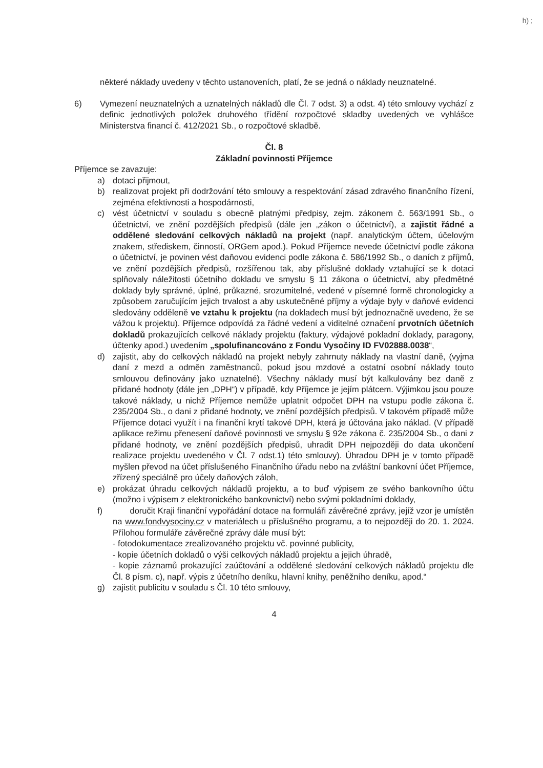h) ;
některé náklady uvedeny v těchto ustanoveních, platí, že se jedná o náklady neuznatelné.
6) Vymezení neuznatelných a uznatelných nákladů dle Čl. 7 odst. 3) a odst. 4) této smlouvy vychází z definic jednotlivých položek druhového třídění rozpočtové skladby uvedených ve vyhlášce Ministerstva financí č. 412/2021 Sb., o rozpočtové skladbě.
Čl. 8
Základní povinnosti Příjemce
Příjemce se zavazuje:
a) dotaci přijmout,
b) realizovat projekt při dodržování této smlouvy a respektování zásad zdravého finančního řízení, zejména efektivnosti a hospodárnosti,
c) vést účetnictví v souladu s obecně platnými předpisy, zejm. zákonem č. 563/1991 Sb., o účetnictví, ve znění pozdějších předpisů (dále jen „zákon o účetnictví), a zajistit řádné a oddělené sledování celkových nákladů na projekt (např. analytickým účtem, účelovým znakem, střediskem, činností, ORGem apod.). Pokud Příjemce nevede účetnictví podle zákona o účetnictví, je povinen vést daňovou evidenci podle zákona č. 586/1992 Sb., o daních z příjmů, ve znění pozdějších předpisů, rozšířenou tak, aby příslušné doklady vztahující se k dotaci splňovaly náležitosti účetního dokladu ve smyslu § 11 zákona o účetnictví, aby předmětné doklady byly správné, úplné, průkazné, srozumitelné, vedené v písemné formě chronologicky a způsobem zaručujícím jejich trvalost a aby uskutečněné příjmy a výdaje byly v daňové evidenci sledovány odděleně ve vztahu k projektu (na dokladech musí být jednoznačně uvedeno, že se vážou k projektu). Příjemce odpovídá za řádné vedení a viditelné označení prvotních účetních dokladů prokazujících celkové náklady projektu (faktury, výdajové pokladní doklady, paragony, účtenky apod.) uvedením „spolufinancováno z Fondu Vysočiny ID FV02888.0038“,
d) zajistit, aby do celkových nákladů na projekt nebyly zahrnuty náklady na vlastní daně, (vyjma daní z mezd a odměn zaměstnanců, pokud jsou mzdové a ostatní osobní náklady touto smlouvou definovány jako uznatelné). Všechny náklady musí být kalkulovány bez daně z přidané hodnoty (dále jen „DPH“) v případě, kdy Příjemce je jejím plátcem. Výjimkou jsou pouze takové náklady, u nichž Příjemce nemůže uplatnit odpočet DPH na vstupu podle zákona č. 235/2004 Sb., o dani z přidané hodnoty, ve znění pozdějších předpisů. V takovém případě může Příjemce dotaci využít i na finanční krytí takové DPH, která je účtována jako náklad. (V případě aplikace režimu přenesení daňové povinnosti ve smyslu § 92e zákona č. 235/2004 Sb., o dani z přidané hodnoty, ve znění pozdějších předpisů, uhradit DPH nejpozději do data ukončení realizace projektu uvedeného v Čl. 7 odst.1) této smlouvy). Úhradou DPH je v tomto případě myšlen převod na účet příslušeného Finančního úřadu nebo na zvláštní bankovní účet Příjemce, zřízený speciálně pro účely daňových záloh,
e) prokázat úhradu celkových nákladů projektu, a to buď výpisem ze svého bankovního účtu (možno i výpisem z elektronického bankovnictví) nebo svými pokladními doklady,
f) doručit Kraji finanční vypořádání dotace na formuláři závěrečné zprávy, jejíž vzor je umístěn na www.fondvysociny.cz v materiálech u příslušného programu, a to nejpozději do 20. 1. 2024. Přílohou formuláře závěrečné zprávy dále musí být:
- fotodokumentace zrealizovaného projektu vč. povinné publicity,
- kopie účetních dokladů o výši celkových nákladů projektu a jejich úhradě,
- kopie záznamů prokazující zaúčtování a oddělené sledování celkových nákladů projektu dle Čl. 8 písm. c), např. výpis z účetního deníku, hlavní knihy, peněžního deníku, apod.“
g) zajistit publicitu v souladu s Čl. 10 této smlouvy,
4